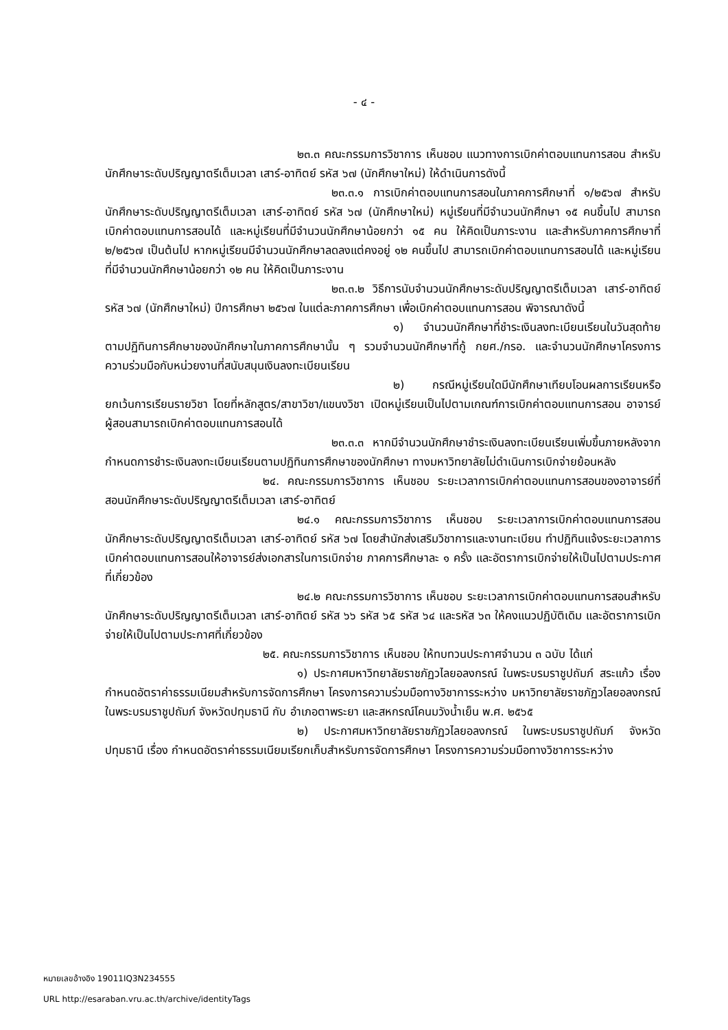- ๔ -
๒๓.๓ คณะกรรมการวิชาการ เห็นชอบ แนวทางการเบิกค่าตอบแทนการสอน สำหรับนักศึกษาระดับปริญญาตรีเต็มเวลา เสาร์-อาทิตย์ รหัส ๖๗ (นักศึกษาใหม่) ให้ดำเนินการดังนี้
๒๓.๓.๑ การเบิกค่าตอบแทนการสอนในภาคการศึกษาที่ ๑/๒๕๖๗ สำหรับนักศึกษาระดับปริญญาตรีเต็มเวลา เสาร์-อาทิตย์ รหัส ๖๗ (นักศึกษาใหม่) หมู่เรียนที่มีจำนวนนักศึกษา ๑๕ คนขึ้นไป สามารถเบิกค่าตอบแทนการสอนได้ และหมู่เรียนที่มีจำนวนนักศึกษาน้อยกว่า ๑๕ คน ให้คิดเป็นภาระงาน และสำหรับภาคการศึกษาที่ ๒/๒๕๖๗ เป็นต้นไป หากหมู่เรียนมีจำนวนนักศึกษาลดลงแต่คงอยู่ ๑๒ คนขึ้นไป สามารถเบิกค่าตอบแทนการสอนได้ และหมู่เรียนที่มีจำนวนนักศึกษาน้อยกว่า ๑๒ คน ให้คิดเป็นภาระงาน
๒๓.๓.๒ วิธีการนับจำนวนนักศึกษาระดับปริญญาตรีเต็มเวลา เสาร์-อาทิตย์ รหัส ๖๗ (นักศึกษาใหม่) ปีการศึกษา ๒๕๖๗ ในแต่ละภาคการศึกษา เพื่อเบิกค่าตอบแทนการสอน พิจารณาดังนี้
๑) จำนวนนักศึกษาที่ชำระเงินลงทะเบียนเรียนในวันสุดท้ายตามปฏิทินการศึกษาของนักศึกษาในภาคการศึกษานั้น ๆ รวมจำนวนนักศึกษาที่กู้ กยศ./กรอ. และจำนวนนักศึกษาโครงการความร่วมมือกับหน่วยงานที่สนับสนุนเงินลงทะเบียนเรียน
๒) กรณีหมู่เรียนใดมีนักศึกษาเทียบโอนผลการเรียนหรือยกเว้นการเรียนรายวิชา โดยที่หลักสูตร/สาขาวิชา/แขนงวิชา เปิดหมู่เรียนเป็นไปตามเกณฑ์การเบิกค่าตอบแทนการสอน อาจารย์ผู้สอนสามารถเบิกค่าตอบแทนการสอนได้
๒๓.๓.๓ หากมีจำนวนนักศึกษาชำระเงินลงทะเบียนเรียนเพิ่มขึ้นภายหลังจากกำหนดการชำระเงินลงทะเบียนเรียนตามปฏิทินการศึกษาของนักศึกษา ทางมหาวิทยาลัยไม่ดำเนินการเบิกจ่ายย้อนหลัง
๒๔. คณะกรรมการวิชาการ เห็นชอบ ระยะเวลาการเบิกค่าตอบแทนการสอนของอาจารย์ที่สอนนักศึกษาระดับปริญญาตรีเต็มเวลา เสาร์-อาทิตย์
๒๔.๑ คณะกรรมการวิชาการ เห็นชอบ ระยะเวลาการเบิกค่าตอบแทนการสอนนักศึกษาระดับปริญญาตรีเต็มเวลา เสาร์-อาทิตย์ รหัส ๖๗ โดยสำนักส่งเสริมวิชาการและงานทะเบียน ทำปฏิทินแจ้งระยะเวลาการเบิกค่าตอบแทนการสอนให้อาจารย์ส่งเอกสารในการเบิกจ่าย ภาคการศึกษาละ ๑ ครั้ง และอัตราการเบิกจ่ายให้เป็นไปตามประกาศที่เกี่ยวข้อง
๒๔.๒ คณะกรรมการวิชาการ เห็นชอบ ระยะเวลาการเบิกค่าตอบแทนการสอนสำหรับนักศึกษาระดับปริญญาตรีเต็มเวลา เสาร์-อาทิตย์ รหัส ๖๖ รหัส ๖๕ รหัส ๖๔ และรหัส ๖๓ ให้คงแนวปฏิบัติเดิม และอัตราการเบิกจ่ายให้เป็นไปตามประกาศที่เกี่ยวข้อง
๒๕. คณะกรรมการวิชาการ เห็นชอบ ให้ทบทวนประกาศจำนวน ๓ ฉบับ ได้แก่
๑) ประกาศมหาวิทยาลัยราชภัฏวไลยอลงกรณ์ ในพระบรมราชูปถัมภ์ สระแก้ว เรื่อง กำหนดอัตราค่าธรรมเนียมสำหรับการจัดการศึกษา โครงการความร่วมมือทางวิชาการระหว่าง มหาวิทยาลัยราชภัฏวไลยอลงกรณ์ ในพระบรมราชูปถัมภ์ จังหวัดปทุมธานี กับ อำเภอตาพระยา และสหกรณ์โคนมวังน้ำเย็น พ.ศ. ๒๕๖๕
๒) ประกาศมหาวิทยาลัยราชภัฏวไลยอลงกรณ์ ในพระบรมราชูปถัมภ์ จังหวัดปทุมธานี เรื่อง กำหนดอัตราค่าธรรมเนียมเรียกเก็บสำหรับการจัดการศึกษา โครงการความร่วมมือทางวิชาการระหว่าง
หมายเลขอ้างอิง 19011IQ3N234555
URL http://esaraban.vru.ac.th/archive/identityTags